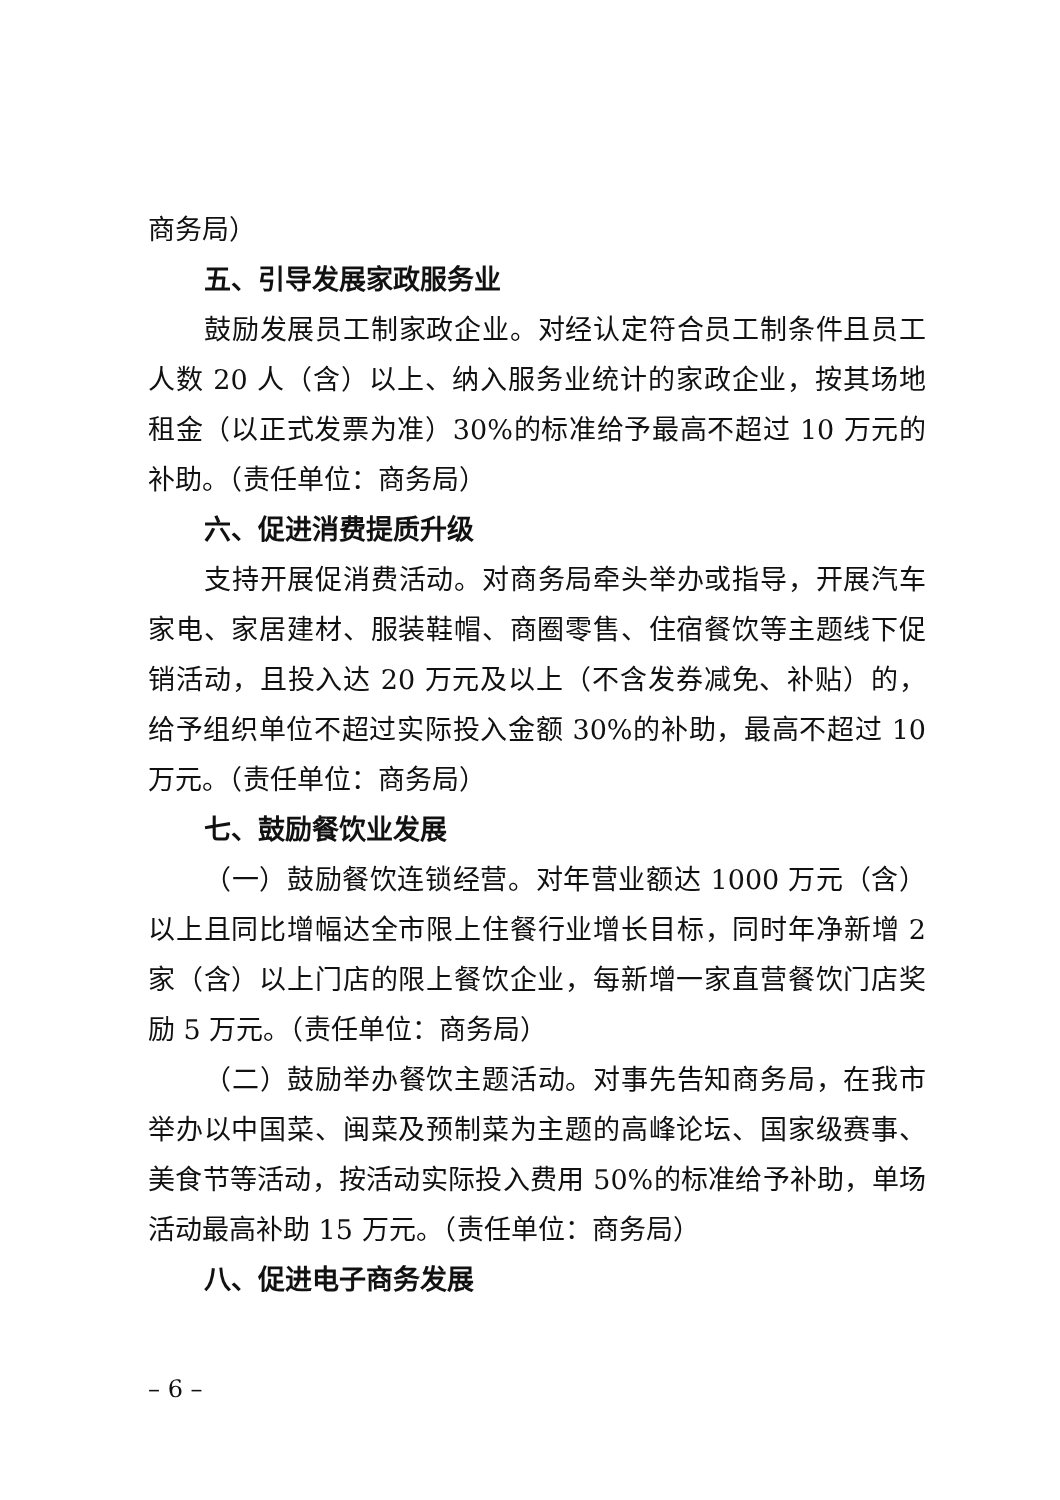商务局）
五、引导发展家政服务业
鼓励发展员工制家政企业。对经认定符合员工制条件且员工人数 20 人（含）以上、纳入服务业统计的家政企业，按其场地租金（以正式发票为准）30%的标准给予最高不超过 10 万元的补助。（责任单位：商务局）
六、促进消费提质升级
支持开展促消费活动。对商务局牵头举办或指导，开展汽车家电、家居建材、服装鞋帽、商圈零售、住宿餐饮等主题线下促销活动，且投入达 20 万元及以上（不含发券减免、补贴）的，给予组织单位不超过实际投入金额 30%的补助，最高不超过 10 万元。（责任单位：商务局）
七、鼓励餐饮业发展
（一）鼓励餐饮连锁经营。对年营业额达 1000 万元（含）以上且同比增幅达全市限上住餐行业增长目标，同时年净新增 2 家（含）以上门店的限上餐饮企业，每新增一家直营餐饮门店奖励 5 万元。（责任单位：商务局）
（二）鼓励举办餐饮主题活动。对事先告知商务局，在我市举办以中国菜、闽菜及预制菜为主题的高峰论坛、国家级赛事、美食节等活动，按活动实际投入费用 50%的标准给予补助，单场活动最高补助 15 万元。（责任单位：商务局）
八、促进电子商务发展
– 6 –